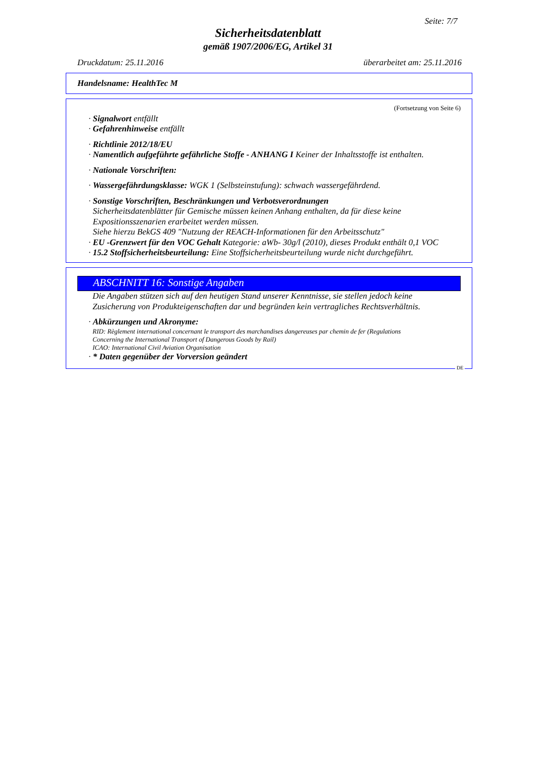Seite: 7/7
Sicherheitsdatenblatt
gemäß 1907/2006/EG, Artikel 31
Druckdatum: 25.11.2016 überarbeitet am: 25.11.2016
Handelsname: HealthTec M
(Fortsetzung von Seite 6)
· Signalwort entfällt
· Gefahrenhinweise entfällt
· Richtlinie 2012/18/EU
· Namentlich aufgeführte gefährliche Stoffe - ANHANG I Keiner der Inhaltsstoffe ist enthalten.
· Nationale Vorschriften:
· Wassergefährdungsklasse: WGK 1 (Selbsteinstufung): schwach wassergefährdend.
· Sonstige Vorschriften, Beschränkungen und Verbotsverordnungen
Sicherheitsdatenblätter für Gemische müssen keinen Anhang enthalten, da für diese keine
Expositionsszenarien erarbeitet werden müssen.
Siehe hierzu BekGS 409 "Nutzung der REACH-Informationen für den Arbeitsschutz"
· EU -Grenzwert für den VOC Gehalt Kategorie: aWb- 30g/l (2010), dieses Produkt enthält 0,1 VOC
· 15.2 Stoffsicherheitsbeurteilung: Eine Stoffsicherheitsbeurteilung wurde nicht durchgeführt.
ABSCHNITT 16: Sonstige Angaben
Die Angaben stützen sich auf den heutigen Stand unserer Kenntnisse, sie stellen jedoch keine
Zusicherung von Produkteigenschaften dar und begründen kein vertragliches Rechtsverhältnis.
· Abkürzungen und Akronyme:
RID: Règlement international concernant le transport des marchandises dangereuses par chemin de fer (Regulations
Concerning the International Transport of Dangerous Goods by Rail)
ICAO: International Civil Aviation Organisation
· * Daten gegenüber der Vorversion geändert
DE